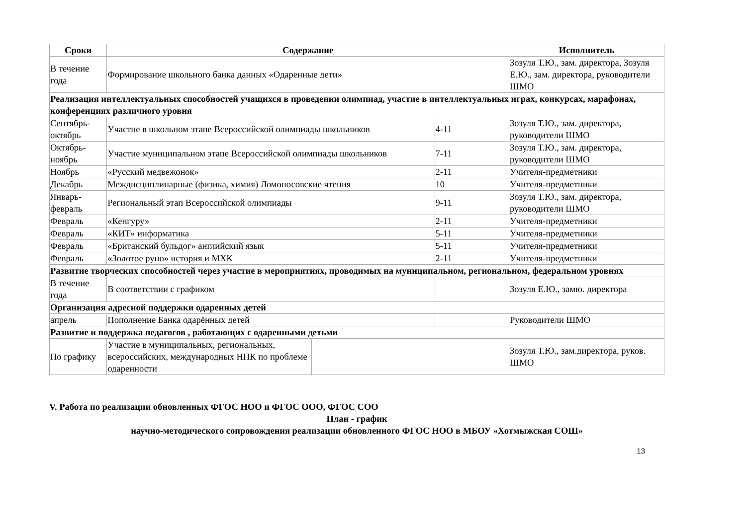| Сроки | Содержание | | | Исполнитель |
| --- | --- | --- | --- | --- |
| В течение года | Формирование школьного банка данных «Одаренные дети» | | | Зозуля Т.Ю., зам. директора, Зозуля Е.Ю., зам. директора, руководители ШМО |
| Реализация интеллектуальных способностей учащихся в проведении олимпиад, участие в интеллектуальных играх, конкурсах, марафонах, конференциях различного уровня | | | | |
| Сентябрь-октябрь | Участие в школьном этапе Всероссийской олимпиады школьников | | 4-11 | Зозуля Т.Ю., зам. директора, руководители ШМО |
| Октябрь-ноябрь | Участие муниципальном этапе Всероссийской олимпиады школьников | | 7-11 | Зозуля Т.Ю., зам. директора, руководители ШМО |
| Ноябрь | «Русский медвежонок» | | 2-11 | Учителя-предметники |
| Декабрь | Междисциплинарные (физика, химия) Ломоносовские чтения | | 10 | Учителя-предметники |
| Январь-февраль | Региональный этап Всероссийской олимпиады | | 9-11 | Зозуля Т.Ю., зам. директора, руководители ШМО |
| Февраль | «Кенгуру» | | 2-11 | Учителя-предметники |
| Февраль | «КИТ» информатика | | 5-11 | Учителя-предметники |
| Февраль | «Британский бульдог» английский язык | | 5-11 | Учителя-предметники |
| Февраль | «Золотое руно» история и МХК | | 2-11 | Учителя-предметники |
| Развитие творческих способностей через участие в мероприятиях, проводимых на муниципальном, региональном, федеральном уровнях | | | | |
| В течение года | В соответствии с графиком | | | Зозуля Е.Ю., замю. директора |
| Организация адресной поддержки одаренных детей | | | | |
| апрель | Пополнение Банка одарённых детей | | | Руководители ШМО |
| Развитие и поддержка педагогов , работающих с одаренными детьми | | | | |
| По графику | Участие в муниципальных, региональных, всероссийских, международных НПК по проблеме одаренности | | | Зозуля Т.Ю., зам.директора, руков. ШМО |
V. Работа по реализации обновленных ФГОС НОО и ФГОС ООО, ФГОС СОО
План - график
научно-методического сопровождения реализации обновленного ФГОС НОО в МБОУ «Хотмыжская СОШ»
13